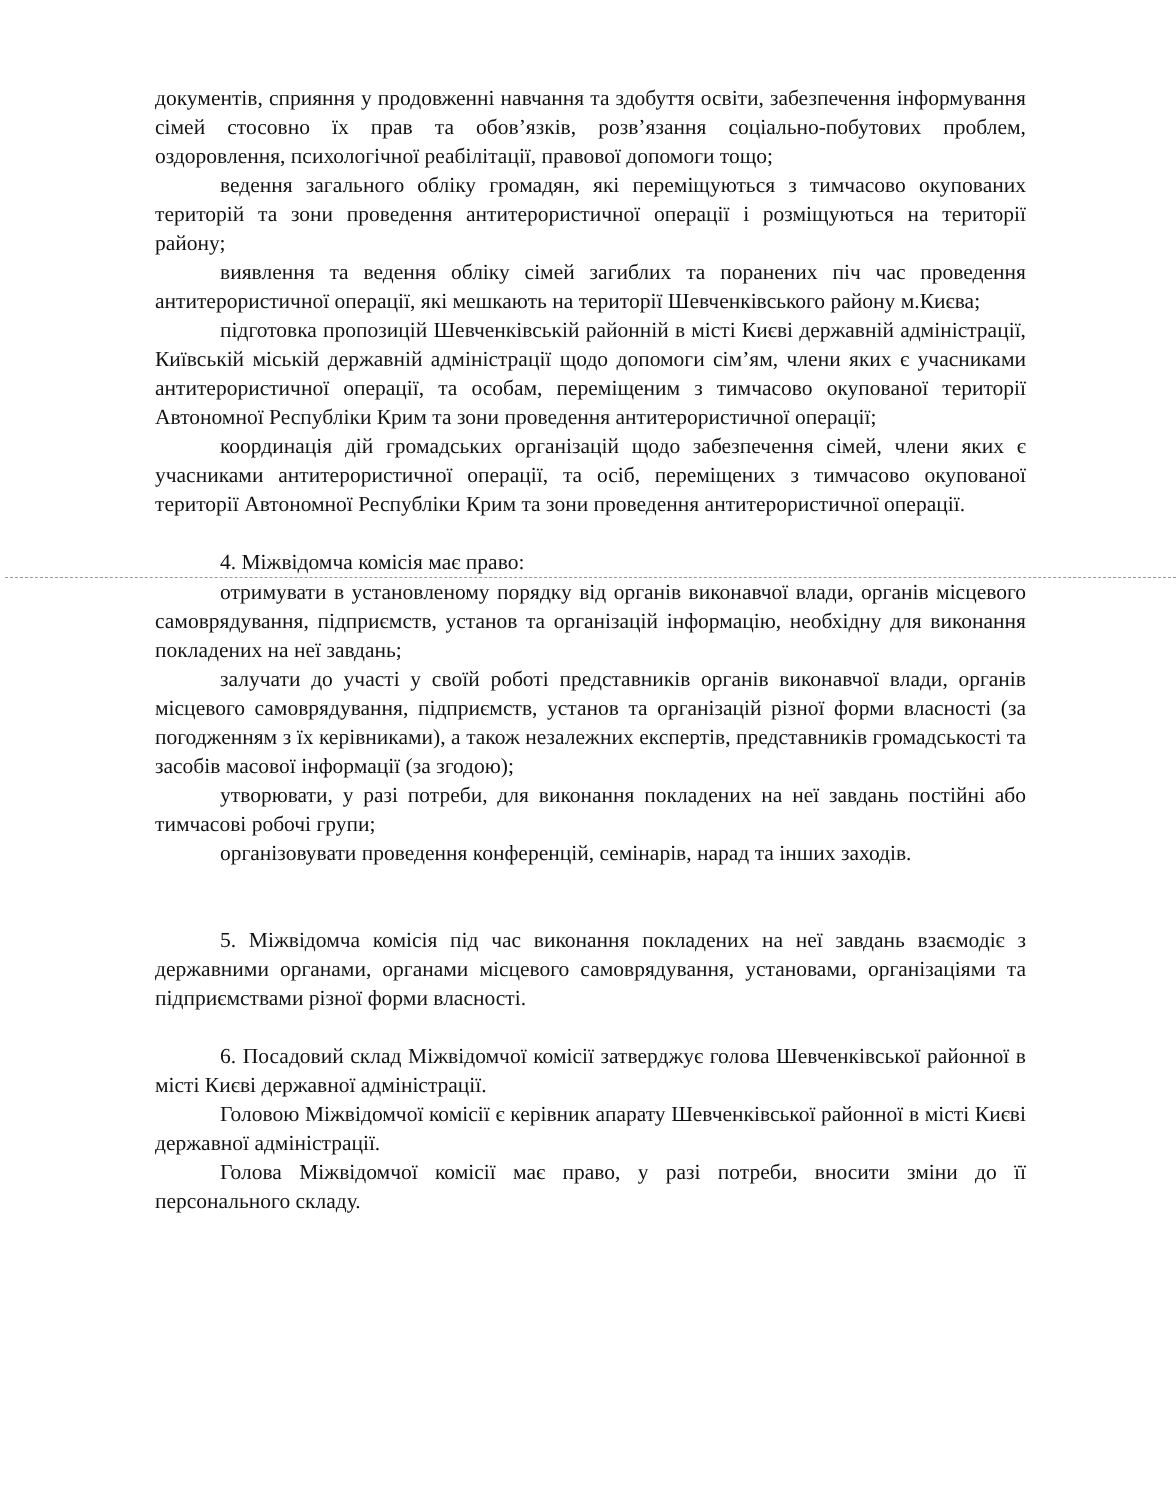документів, сприяння у продовженні навчання та здобуття освіти, забезпечення інформування сімей стосовно їх прав та обов’язків, розв’язання соціально-побутових проблем, оздоровлення, психологічної реабілітації, правової допомоги тощо;
ведення загального обліку громадян, які переміщуються з тимчасово окупованих територій та зони проведення антитерористичної операції і розміщуються на території району;
виявлення та ведення обліку сімей загиблих та поранених піч час проведення антитерористичної операції, які мешкають на території Шевченківського району м.Києва;
підготовка пропозицій Шевченківській районній в місті Києві державній адміністрації, Київській міській державній адміністрації щодо допомоги сім’ям, члени яких є учасниками антитерористичної операції, та особам, переміщеним з тимчасово окупованої території Автономної Республіки Крим та зони проведення антитерористичної операції;
координація дій громадських організацій щодо забезпечення сімей, члени яких є учасниками антитерористичної операції, та осіб, переміщених з тимчасово окупованої території Автономної Республіки Крим та зони проведення антитерористичної операції.
4. Міжвідомча комісія має право:
отримувати в установленому порядку від органів виконавчої влади, органів місцевого самоврядування, підприємств, установ та організацій інформацію, необхідну для виконання покладених на неї завдань;
залучати до участі у своїй роботі представників органів виконавчої влади, органів місцевого самоврядування, підприємств, установ та організацій різної форми власності (за погодженням з їх керівниками), а також незалежних експертів, представників громадськості та засобів масової інформації (за згодою);
утворювати, у разі потреби, для виконання покладених на неї завдань постійні або тимчасові робочі групи;
організовувати проведення конференцій, семінарів, нарад та інших заходів.
5. Міжвідомча комісія під час виконання покладених на неї завдань взаємодіє з державними органами, органами місцевого самоврядування, установами, організаціями та підприємствами різної форми власності.
6. Посадовий склад Міжвідомчої комісії затверджує голова Шевченківської районної в місті Києві державної адміністрації.
Головою Міжвідомчої комісії є керівник апарату Шевченківської районної в місті Києві державної адміністрації.
Голова Міжвідомчої комісії має право, у разі потреби, вносити зміни до її персонального складу.